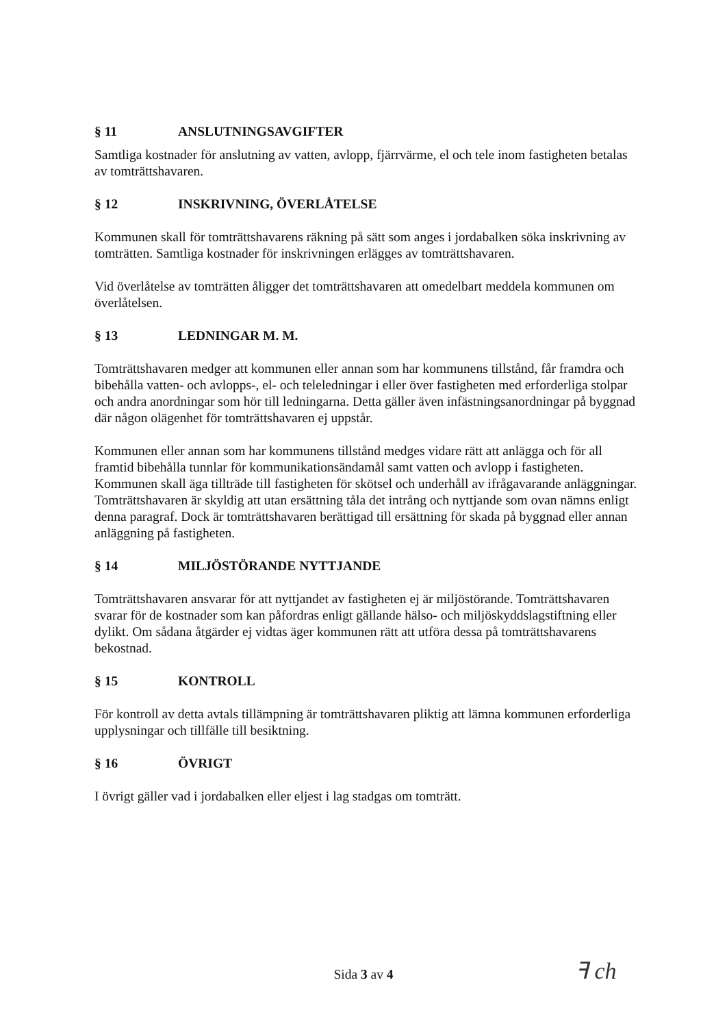§ 11 ANSLUTNINGSAVGIFTER
Samtliga kostnader för anslutning av vatten, avlopp, fjärrvärme, el och tele inom fastigheten betalas av tomträttshavaren.
§ 12 INSKRIVNING, ÖVERLÅTELSE
Kommunen skall för tomträttshavarens räkning på sätt som anges i jordabalken söka inskrivning av tomträtten. Samtliga kostnader för inskrivningen erlägges av tomträttshavaren.
Vid överlåtelse av tomträtten åligger det tomträttshavaren att omedelbart meddela kommunen om överlåtelsen.
§ 13 LEDNINGAR M. M.
Tomträttshavaren medger att kommunen eller annan som har kommunens tillstånd, får framdra och bibehålla vatten- och avlopps-, el- och teleledningar i eller över fastigheten med erforderliga stolpar och andra anordningar som hör till ledningarna. Detta gäller även infästningsanordningar på byggnad där någon olägenhet för tomträttshavaren ej uppstår.
Kommunen eller annan som har kommunens tillstånd medges vidare rätt att anlägga och för all framtid bibehålla tunnlar för kommunikationsändamål samt vatten och avlopp i fastigheten. Kommunen skall äga tillträde till fastigheten för skötsel och underhåll av ifrågavarande anläggningar. Tomträttshavaren är skyldig att utan ersättning tåla det intrång och nyttjande som ovan nämns enligt denna paragraf. Dock är tomträttshavaren berättigad till ersättning för skada på byggnad eller annan anläggning på fastigheten.
§ 14 MILJÖSTÖRANDE NYTTJANDE
Tomträttshavaren ansvarar för att nyttjandet av fastigheten ej är miljöstörande. Tomträttshavaren svarar för de kostnader som kan påfordras enligt gällande hälso- och miljöskyddslagstiftning eller dylikt. Om sådana åtgärder ej vidtas äger kommunen rätt att utföra dessa på tomträttshavarens bekostnad.
§ 15 KONTROLL
För kontroll av detta avtals tillämpning är tomträttshavaren pliktig att lämna kommunen erforderliga upplysningar och tillfälle till besiktning.
§ 16 ÖVRIGT
I övrigt gäller vad i jordabalken eller eljest i lag stadgas om tomträtt.
Sida 3 av 4 ꟻ ch